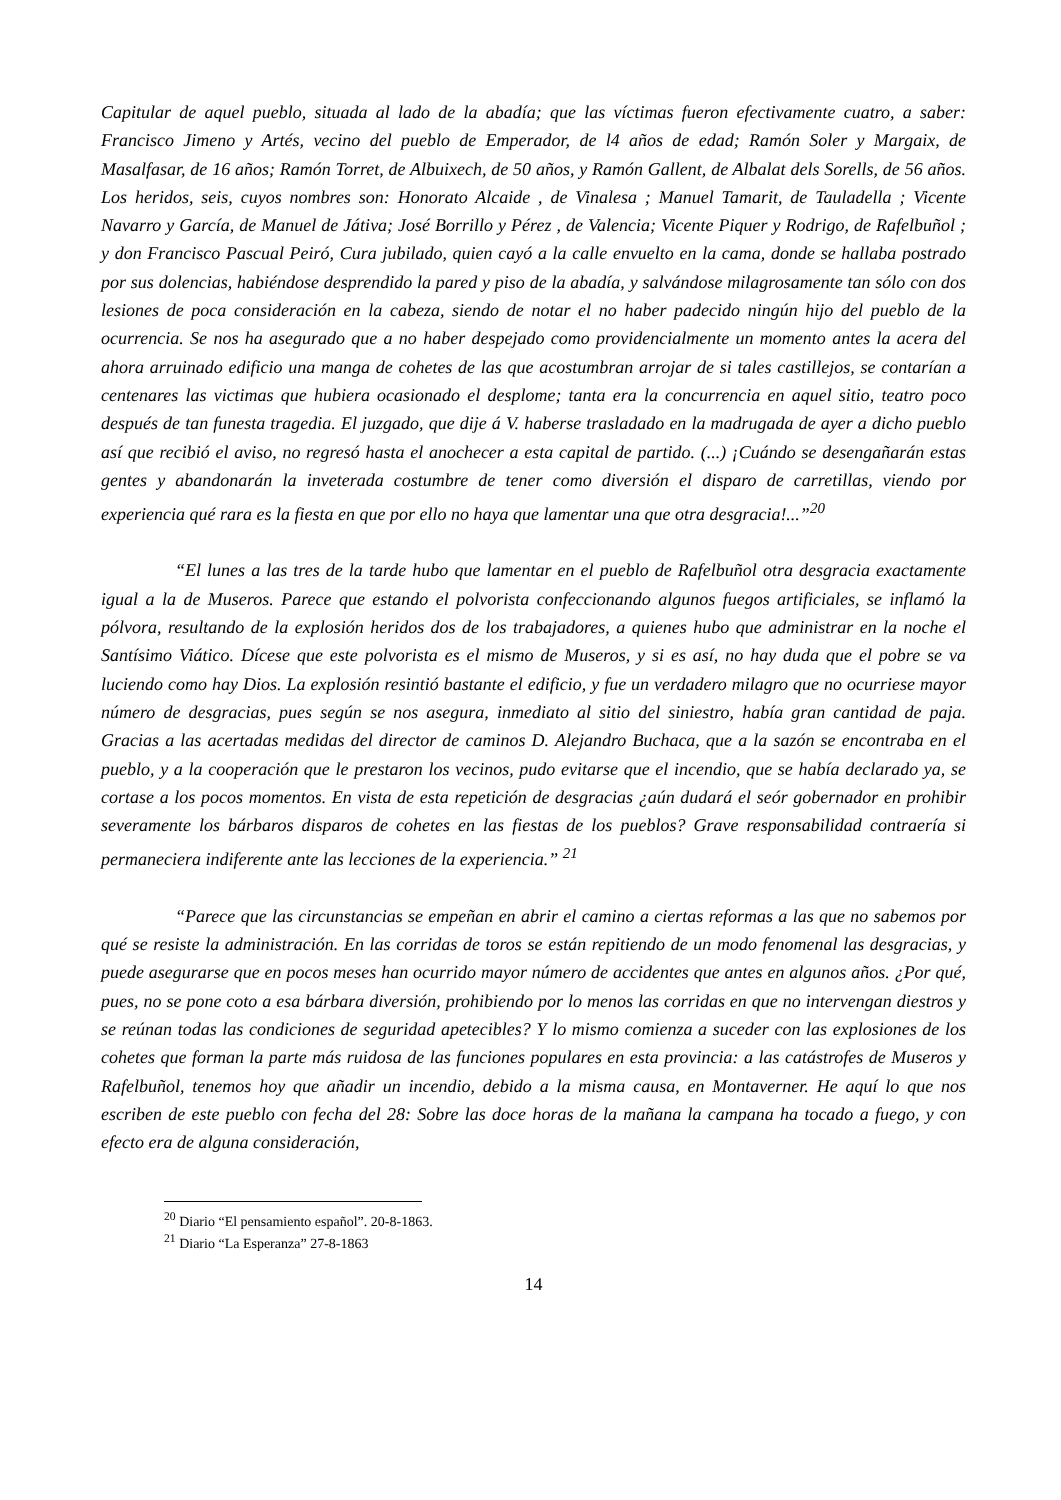Capitular de aquel pueblo, situada al lado de la abadía; que las víctimas fueron efectivamente cuatro, a saber: Francisco Jimeno y Artés, vecino del pueblo de Emperador, de l4 años de edad; Ramón Soler y Margaix, de Masalfasar, de 16 años; Ramón Torret, de Albuixech, de 50 años, y Ramón Gallent, de Albalat dels Sorells, de 56 años. Los heridos, seis, cuyos nombres son: Honorato Alcaide , de Vinalesa ; Manuel Tamarit, de Tauladella ; Vicente Navarro y García, de Manuel de Játiva; José Borrillo y Pérez , de Valencia; Vicente Piquer y Rodrigo, de Rafelbuñol ; y don Francisco Pascual Peiró, Cura jubilado, quien cayó a la calle envuelto en la cama, donde se hallaba postrado por sus dolencias, habiéndose desprendido la pared y piso de la abadía, y salvándose milagrosamente tan sólo con dos lesiones de poca consideración en la cabeza, siendo de notar el no haber padecido ningún hijo del pueblo de la ocurrencia. Se nos ha asegurado que a no haber despejado como providencialmente un momento antes la acera del ahora arruinado edificio una manga de cohetes de las que acostumbran arrojar de si tales castillejos, se contarían a centenares las victimas que hubiera ocasionado el desplome; tanta era la concurrencia en aquel sitio, teatro poco después de tan funesta tragedia. El juzgado, que dije á V. haberse trasladado en la madrugada de ayer a dicho pueblo así que recibió el aviso, no regresó hasta el anochecer a esta capital de partido. (...) ¡Cuándo se desengañarán estas gentes y abandonarán la inveterada costumbre de tener como diversión el disparo de carretillas, viendo por experiencia qué rara es la fiesta en que por ello no haya que lamentar una que otra desgracia!...”<sup>20</sup>
“El lunes a las tres de la tarde hubo que lamentar en el pueblo de Rafelbuñol otra desgracia exactamente igual a la de Museros. Parece que estando el polvorista confeccionando algunos fuegos artificiales, se inflamó la pólvora, resultando de la explosión heridos dos de los trabajadores, a quienes hubo que administrar en la noche el Santísimo Viático. Dícese que este polvorista es el mismo de Museros, y si es así, no hay duda que el pobre se va luciendo como hay Dios. La explosión resintió bastante el edificio, y fue un verdadero milagro que no ocurriese mayor número de desgracias, pues según se nos asegura, inmediato al sitio del siniestro, había gran cantidad de paja. Gracias a las acertadas medidas del director de caminos D. Alejandro Buchaca, que a la sazón se encontraba en el pueblo, y a la cooperación que le prestaron los vecinos, pudo evitarse que el incendio, que se había declarado ya, se cortase a los pocos momentos. En vista de esta repetición de desgracias ¿aún dudará el seór gobernador en prohibir severamente los bárbaros disparos de cohetes en las fiestas de los pueblos? Grave responsabilidad contraería si permaneciera indiferente ante las lecciones de la experiencia.” <sup>21</sup>
“Parece que las circunstancias se empeñan en abrir el camino a ciertas reformas a las que no sabemos por qué se resiste la administración. En las corridas de toros se están repitiendo de un modo fenomenal las desgracias, y puede asegurarse que en pocos meses han ocurrido mayor número de accidentes que antes en algunos años. ¿Por qué, pues, no se pone coto a esa bárbara diversión, prohibiendo por lo menos las corridas en que no intervengan diestros y se reúnan todas las condiciones de seguridad apetecibles? Y lo mismo comienza a suceder con las explosiones de los cohetes que forman la parte más ruidosa de las funciones populares en esta provincia: a las catástrofes de Museros y Rafelbuñol, tenemos hoy que añadir un incendio, debido a la misma causa, en Montaverner. He aquí lo que nos escriben de este pueblo con fecha del 28: Sobre las doce horas de la mañana la campana ha tocado a fuego, y con efecto era de alguna consideración,
<sup>20</sup> Diario “El pensamiento español”. 20-8-1863.
<sup>21</sup> Diario “La Esperanza” 27-8-1863
14